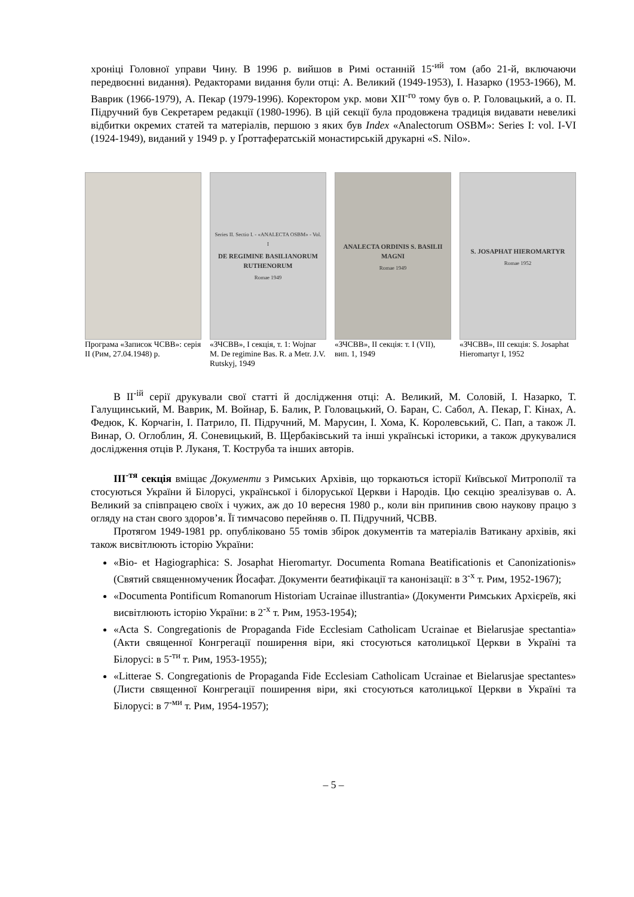хроніці Головної управи Чину. В 1996 р. вийшов в Римі останній 15<sup>-ий</sup> том (або 21-й, включаючи передвоєнні видання). Редакторами видання були отці: А. Великий (1949-1953), І. Назарко (1953-1966), М. Ваврик (1966-1979), А. Пекар (1979-1996). Коректором укр. мови XII<sup>-го</sup> тому був о. Р. Головацький, а о. П. Підручний був Секретарем редакції (1980-1996). В цій секції була продовжена традиція видавати невеликі відбитки окремих статей та матеріалів, першою з яких був Index «Analectorum OSBM»: Series I: vol. I-VI (1924-1949), виданий у 1949 р. у Ґроттафератській монастирській друкарні «S. Nilo».
Програма «Записок ЧСВВ»: серія ІІ (Рим, 27.04.1948) р.
Series II. Sectio I. - «ANALECTA OSBM» - Vol. I
DE REGIMINE BASILIANORUM RUTHENORUM
Romae 1949
«ЗЧСВВ», І секція, т. 1: Wojnar M. De regimine Bas. R. a Metr. J.V. Rutskyj, 1949
ANALECTA ORDINIS S. BASILII MAGNI
Romae 1949
«ЗЧСВВ», II секція: т. I (VII), вип. 1, 1949
S. JOSAPHAT HIEROMARTYR
Romae 1952
«ЗЧСВВ», III секція: S. Josaphat Hieromartyr I, 1952
В II<sup>-ій</sup> серії друкували свої статті й дослідження отці: А. Великий, М. Соловій, І. Назарко, Т. Галущинський, М. Ваврик, М. Войнар, Б. Балик, Р. Головацький, О. Баран, С. Сабол, А. Пекар, Г. Кінах, А. Федюк, К. Корчагін, І. Патрило, П. Підручний, М. Марусин, І. Хома, К. Королевський, С. Пап, а також Л. Винар, О. Оглоблин, Я. Соневицький, В. Щербаківський та інші українські історики, а також друкувалися дослідження отців Р. Луканя, Т. Коструба та інших авторів.
III<sup>-тя</sup> секція вміщає Документи з Римських Архівів, що торкаються історії Київської Митрополії та стосуються України й Білорусі, української і білоруської Церкви і Народів. Цю секцію зреалізував о. А. Великий за співпрацею своїх і чужих, аж до 10 вересня 1980 р., коли він припинив свою наукову працю з огляду на стан свого здоров’я. Її тимчасово перейняв о. П. Підручний, ЧСВВ.
Протягом 1949-1981 рр. опубліковано 55 томів збірок документів та матеріалів Ватикану архівів, які також висвітлюють історію України:
«Bio- et Hagiographica: S. Josaphat Hieromartyr. Documenta Romana Beatificationis et Canonizationis» (Святий священномученик Йосафат. Документи беатифікації та канонізації: в 3<sup>-х</sup> т. Рим, 1952-1967);
«Documenta Pontificum Romanorum Historiam Ucrainae illustrantia» (Документи Римських Архієреїв, які висвітлюють історію України: в 2<sup>-х</sup> т. Рим, 1953-1954);
«Acta S. Congregationis de Propaganda Fide Ecclesiam Catholicam Ucrainae et Bielarusjae spectantia» (Акти священної Конгрегації поширення віри, які стосуються католицької Церкви в Україні та Білорусі: в 5<sup>-ти</sup> т. Рим, 1953-1955);
«Litterae S. Congregationis de Propaganda Fide Ecclesiam Catholicam Ucrainae et Bielarusjae spectantes» (Листи священної Конгрегації поширення віри, які стосуються католицької Церкви в Україні та Білорусі: в 7<sup>-ми</sup> т. Рим, 1954-1957);
– 5 –